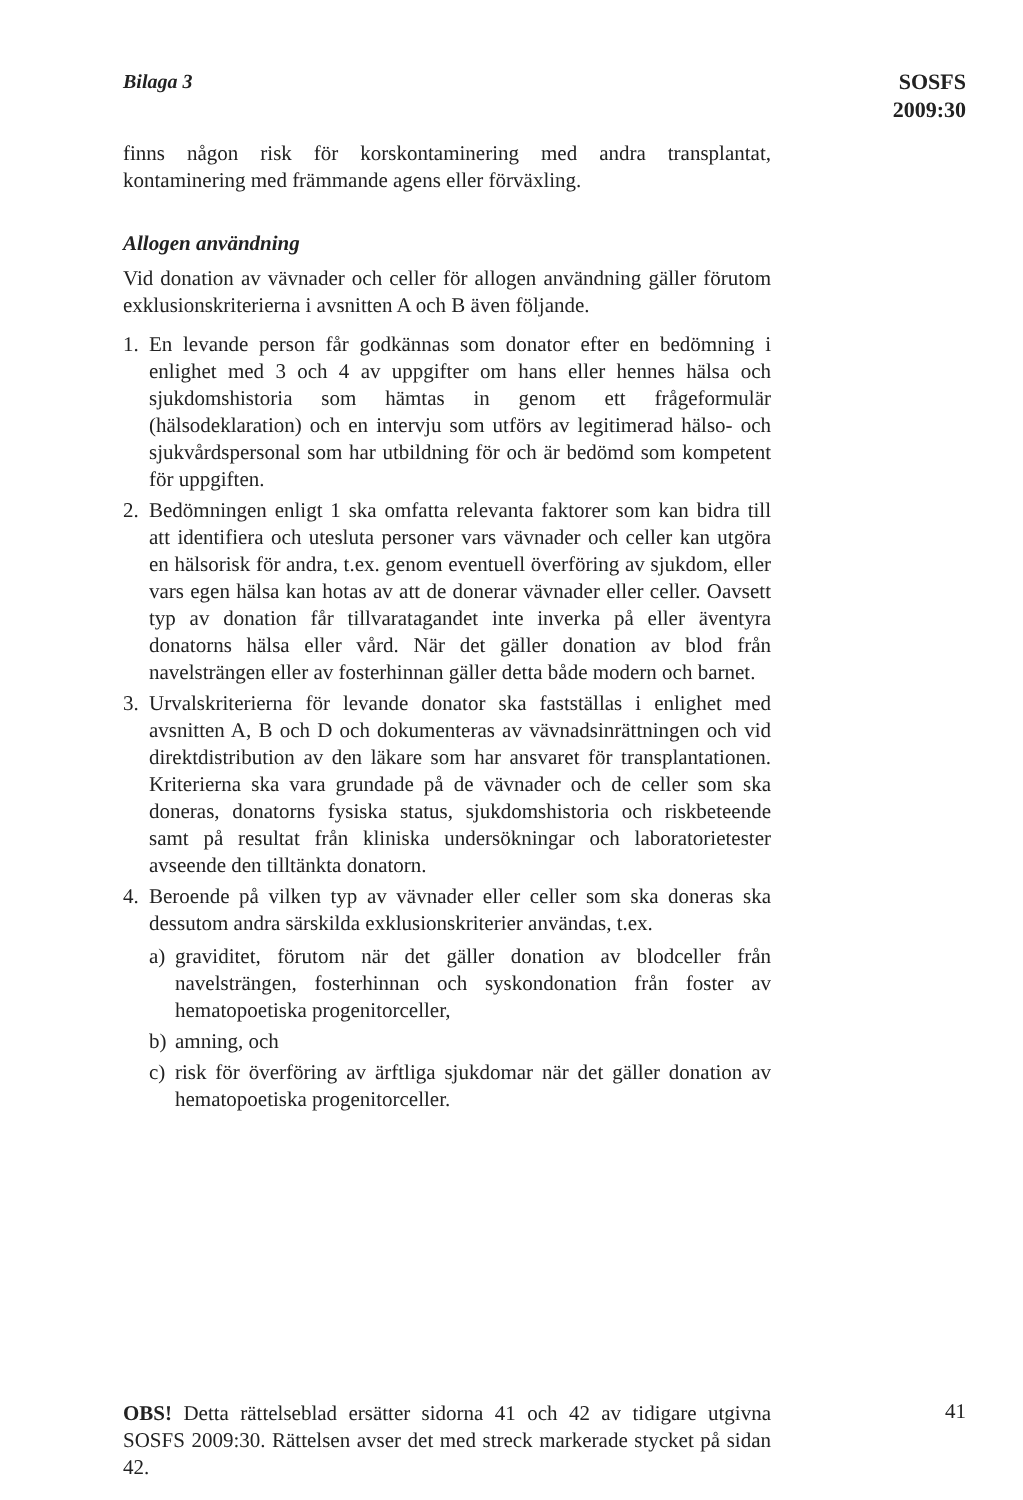Bilaga 3
SOSFS
2009:30
finns någon risk för korskontaminering med andra transplantat, kontaminering med främmande agens eller förväxling.
Allogen användning
Vid donation av vävnader och celler för allogen användning gäller förutom exklusionskriterierna i avsnitten A och B även följande.
1. En levande person får godkännas som donator efter en bedömning i enlighet med 3 och 4 av uppgifter om hans eller hennes hälsa och sjukdomshistoria som hämtas in genom ett frågeformulär (hälsodeklaration) och en intervju som utförs av legitimerad hälso- och sjukvårdspersonal som har utbildning för och är bedömd som kompetent för uppgiften.
2. Bedömningen enligt 1 ska omfatta relevanta faktorer som kan bidra till att identifiera och utesluta personer vars vävnader och celler kan utgöra en hälsorisk för andra, t.ex. genom eventuell överföring av sjukdom, eller vars egen hälsa kan hotas av att de donerar vävnader eller celler. Oavsett typ av donation får tillvaratagandet inte inverka på eller äventyra donatorns hälsa eller vård. När det gäller donation av blod från navelsträngen eller av fosterhinnan gäller detta både modern och barnet.
3. Urvalskriterierna för levande donator ska fastställas i enlighet med avsnitten A, B och D och dokumenteras av vävnadsinrättningen och vid direktdistribution av den läkare som har ansvaret för transplantationen. Kriterierna ska vara grundade på de vävnader och de celler som ska doneras, donatorns fysiska status, sjukdomshistoria och riskbeteende samt på resultat från kliniska undersökningar och laboratorietester avseende den tilltänkta donatorn.
4. Beroende på vilken typ av vävnader eller celler som ska doneras ska dessutom andra särskilda exklusionskriterier användas, t.ex.
a) graviditet, förutom när det gäller donation av blodceller från navelsträngen, fosterhinnan och syskondonation från foster av hematopoetiska progenitorceller,
b) amning, och
c) risk för överföring av ärftliga sjukdomar när det gäller donation av hematopoetiska progenitorceller.
OBS! Detta rättelseblad ersätter sidorna 41 och 42 av tidigare utgivna SOSFS 2009:30. Rättelsen avser det med streck markerade stycket på sidan 42.
41